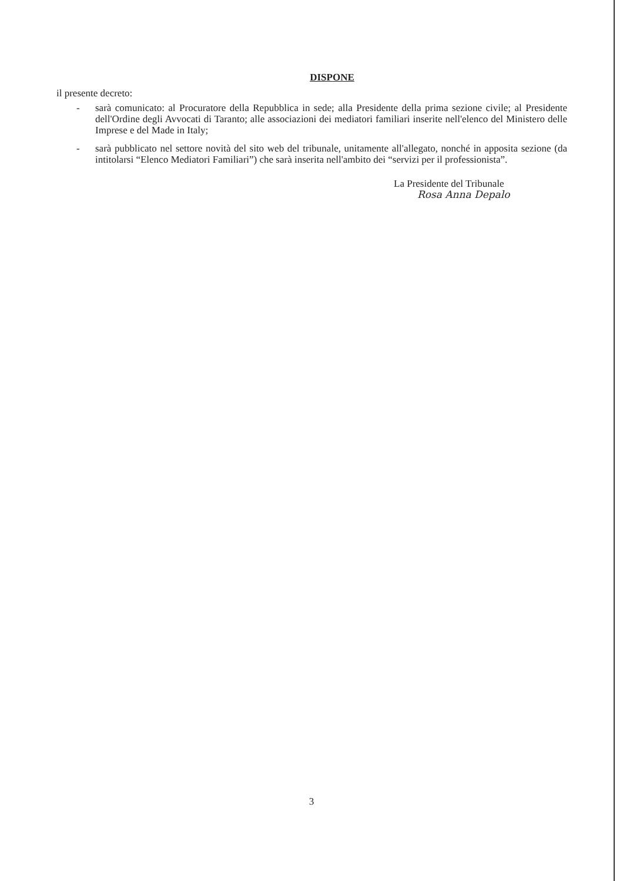DISPONE
il presente decreto:
- sarà comunicato: al Procuratore della Repubblica in sede; alla Presidente della prima sezione civile; al Presidente dell'Ordine degli Avvocati di Taranto; alle associazioni dei mediatori familiari inserite nell'elenco del Ministero delle Imprese e del Made in Italy;
- sarà pubblicato nel settore novità del sito web del tribunale, unitamente all'allegato, nonché in apposita sezione (da intitolarsi “Elenco Mediatori Familiari”) che sarà inserita nell'ambito dei “servizi per il professionista”.
La Presidente del Tribunale
Rosa Anna Depalo
3